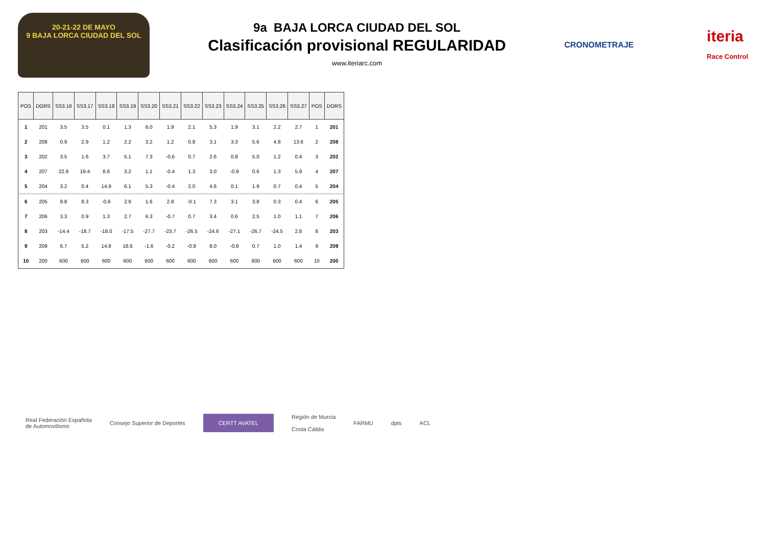20-21-22 DE MAYO
9 BAJA LORCA CIUDAD DEL SOL
9a BAJA LORCA CIUDAD DEL SOL
Clasificación provisional REGULARIDAD
www.iteriarc.com
CRONOMETRAJE iteria
Race Control
| POS | DORS | SS3.16 | SS3.17 | SS3.18 | SS3.19 | SS3.20 | SS3.21 | SS3.22 | SS3.23 | SS3.24 | SS3.25 | SS3.26 | SS3.27 | POS | DORS |
| --- | --- | --- | --- | --- | --- | --- | --- | --- | --- | --- | --- | --- | --- | --- | --- |
| 1 | 201 | 3.5 | 3.5 | 0.1 | 1.3 | 6.0 | 1.9 | 2.1 | 5.3 | 1.9 | 3.1 | 2.2 | 2.7 | 1 | 201 |
| 2 | 208 | 0.9 | 2.9 | 1.2 | 2.2 | 3.2 | 1.2 | 0.8 | 3.1 | 3.3 | 5.6 | 4.8 | 13.6 | 2 | 208 |
| 3 | 202 | 3.5 | 1.6 | 3.7 | 5.1 | 7.3 | -0.6 | 0.7 | 2.6 | 0.8 | 5.0 | 1.2 | 0.4 | 3 | 202 |
| 4 | 207 | 22.9 | 19.4 | 8.6 | 3.2 | 1.1 | -0.4 | 1.3 | 3.0 | -0.9 | 0.6 | 1.3 | 5.9 | 4 | 207 |
| 5 | 204 | 3.2 | 0.4 | 14.9 | 6.1 | 5.3 | -0.4 | 2.0 | 4.6 | 0.1 | 1.9 | 0.7 | 0.4 | 5 | 204 |
| 6 | 205 | 8.8 | 8.3 | -0.6 | 2.9 | 1.6 | 2.8 | -0.1 | 7.3 | 3.1 | 3.8 | 0.3 | 0.4 | 6 | 205 |
| 7 | 206 | 3.3 | 0.9 | 1.3 | 2.7 | 6.3 | -0.7 | 0.7 | 3.4 | 0.6 | 2.5 | 1.0 | 1.1 | 7 | 206 |
| 8 | 203 | -14.4 | -18.7 | -18.0 | -17.5 | -27.7 | -23.7 | -26.5 | -24.6 | -27.1 | -26.7 | -24.5 | 2.8 | 8 | 203 |
| 9 | 209 | 6.7 | 5.2 | 14.8 | 18.6 | -1.6 | -0.2 | -0.9 | 8.0 | -0.8 | 0.7 | 1.0 | 1.4 | 9 | 209 |
| 10 | 200 | 600 | 600 | 600 | 600 | 600 | 600 | 600 | 600 | 600 | 600 | 600 | 600 | 10 | 200 |
Real Federación Española
de Automovilismo Consejo Superior de Deportes CERTT AVATEL Región de Murcia
Costa Cálida FARMU dpts ACL